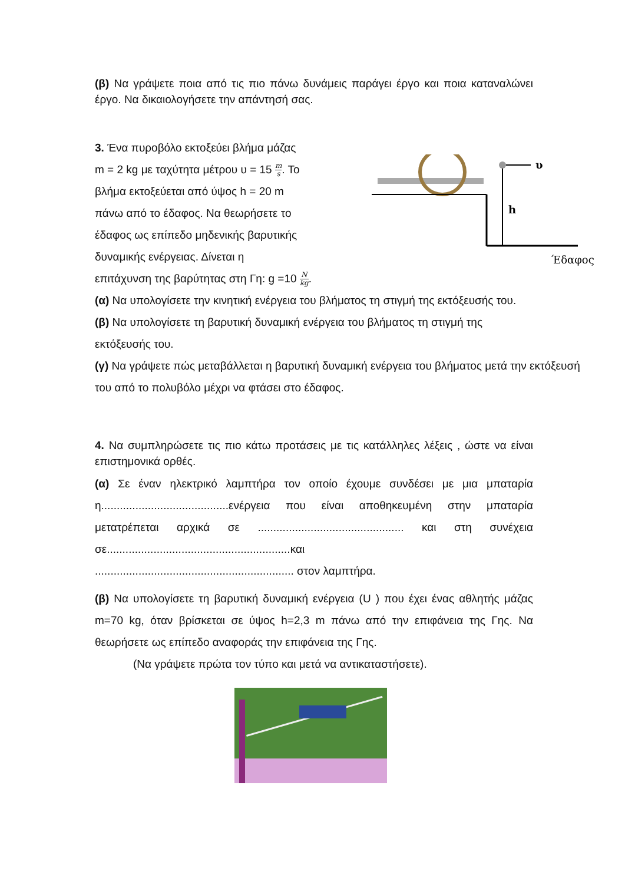(β) Να γράψετε ποια από τις πιο πάνω δυνάμεις παράγει έργο και ποια καταναλώνει έργο. Να δικαιολογήσετε την απάντησή σας.
3. Ένα πυροβόλο εκτοξεύει βλήμα μάζας
m = 2 kg με ταχύτητα μέτρου υ = 15 m s. Το
βλήμα εκτοξεύεται από ύψος h = 20 m
πάνω από το έδαφος. Να θεωρήσετε το
έδαφος ως επίπεδο μηδενικής βαρυτικής
δυναμικής ενέργειας. Δίνεται η
επιτάχυνση της βαρύτητας στη Γη: g =10 N kg.
υ
h
Έδαφος
(α) Να υπολογίσετε την κινητική ενέργεια του βλήματος τη στιγμή της εκτόξευσής του.
(β) Να υπολογίσετε τη βαρυτική δυναμική ενέργεια του βλήματος τη στιγμή της
εκτόξευσής του.
(γ) Να γράψετε πώς μεταβάλλεται η βαρυτική δυναμική ενέργεια του βλήματος μετά την εκτόξευσή του από το πολυβόλο μέχρι να φτάσει στο έδαφος.
4. Να συμπληρώσετε τις πιο κάτω προτάσεις με τις κατάλληλες λέξεις , ώστε να είναι επιστημονικά ορθές.
(α) Σε έναν ηλεκτρικό λαμπτήρα τον οποίο έχουμε συνδέσει με μια μπαταρία η.........................................ενέργεια που είναι αποθηκευμένη στην μπαταρία μετατρέπεται αρχικά σε ............................................... και στη συνέχεια σε...........................................................και
................................................................ στον λαμπτήρα.
(β) Να υπολογίσετε τη βαρυτική δυναμική ενέργεια (U ) που έχει ένας αθλητής μάζας m=70 kg, όταν βρίσκεται σε ύψος h=2,3 m πάνω από την επιφάνεια της Γης. Να θεωρήσετε ως επίπεδο αναφοράς την επιφάνεια της Γης.
(Να γράψετε πρώτα τον τύπο και μετά να αντικαταστήσετε).